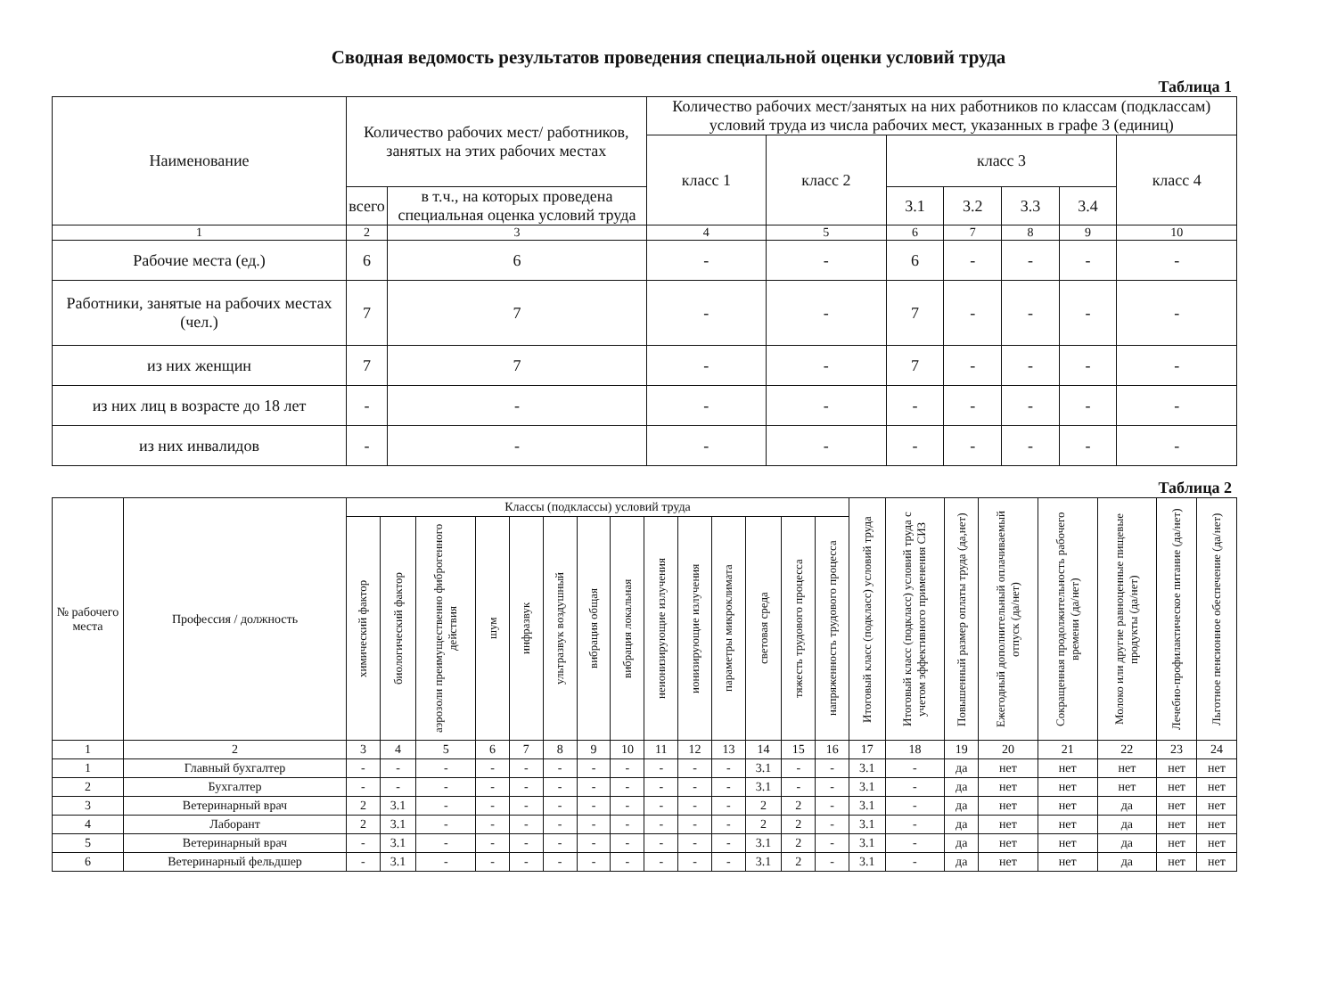Сводная ведомость результатов проведения специальной оценки условий труда
Таблица 1
| Наименование | Количество рабочих мест/ работников, занятых на этих рабочих местах | | Количество рабочих мест/занятых на них работников по классам (подклассам) условий труда из числа рабочих мест, указанных в графе 3 (единиц) | | | | | | |
| --- | --- | --- | --- | --- | --- | --- | --- | --- | --- |
| | | | класс 1 | класс 2 | класс 3 | | | | класс 4 |
| | всего | в т.ч., на которых проведена специальная оценка условий труда | | | 3.1 | 3.2 | 3.3 | 3.4 | |
| 1 | 2 | 3 | 4 | 5 | 6 | 7 | 8 | 9 | 10 |
| Рабочие места (ед.) | 6 | 6 | - | - | 6 | - | - | - | - |
| Работники, занятые на рабочих местах (чел.) | 7 | 7 | - | - | 7 | - | - | - | - |
| из них женщин | 7 | 7 | - | - | 7 | - | - | - | - |
| из них лиц в возрасте до 18 лет | - | - | - | - | - | - | - | - | - |
| из них инвалидов | - | - | - | - | - | - | - | - | - |
Таблица 2
| № рабочего места | Профессия / должность | Классы (подклассы) условий труда | | | | | | | | | | | | | | Итоговый класс (подкласс) условий труда | Итоговый класс (подкласс) условий труда с учетом эффективного применения СИЗ | Повышенный размер оплаты труда (да,нет) | Ежегодный дополнительный оплачиваемый отпуск (да/нет) | Сокращенная продолжительность рабочего времени (да/нет) | Молоко или другие равноценные пищевые продукты (да/нет) | Лечебно-профилактическое питание (да/нет) | Льготное пенсионное обеспечение (да/нет) |
| --- | --- | --- | --- | --- | --- | --- | --- | --- | --- | --- | --- | --- | --- | --- | --- | --- | --- | --- | --- | --- | --- | --- | --- |
| | | химический фактор | биологический фактор | аэрозоли преимущественно фиброгенного действия | шум | инфразвук | ультразвук воздушный | вибрация общая | вибрация локальная | неионизирующие излучения | ионизирующие излучения | параметры микроклимата | световая среда | тяжесть трудового процесса | напряженность трудового процесса | | | | | | | | |
| 1 | 2 | 3 | 4 | 5 | 6 | 7 | 8 | 9 | 10 | 11 | 12 | 13 | 14 | 15 | 16 | 17 | 18 | 19 | 20 | 21 | 22 | 23 | 24 |
| 1 | Главный бухгалтер | - | - | - | - | - | - | - | - | - | - | - | 3.1 | - | - | 3.1 | - | да | нет | нет | нет | нет | нет |
| 2 | Бухгалтер | - | - | - | - | - | - | - | - | - | - | - | 3.1 | - | - | 3.1 | - | да | нет | нет | нет | нет | нет |
| 3 | Ветеринарный врач | 2 | 3.1 | - | - | - | - | - | - | - | - | - | 2 | 2 | - | 3.1 | - | да | нет | нет | да | нет | нет |
| 4 | Лаборант | 2 | 3.1 | - | - | - | - | - | - | - | - | - | 2 | 2 | - | 3.1 | - | да | нет | нет | да | нет | нет |
| 5 | Ветеринарный врач | - | 3.1 | - | - | - | - | - | - | - | - | - | 3.1 | 2 | - | 3.1 | - | да | нет | нет | да | нет | нет |
| 6 | Ветеринарный фельдшер | - | 3.1 | - | - | - | - | - | - | - | - | - | 3.1 | 2 | - | 3.1 | - | да | нет | нет | да | нет | нет |